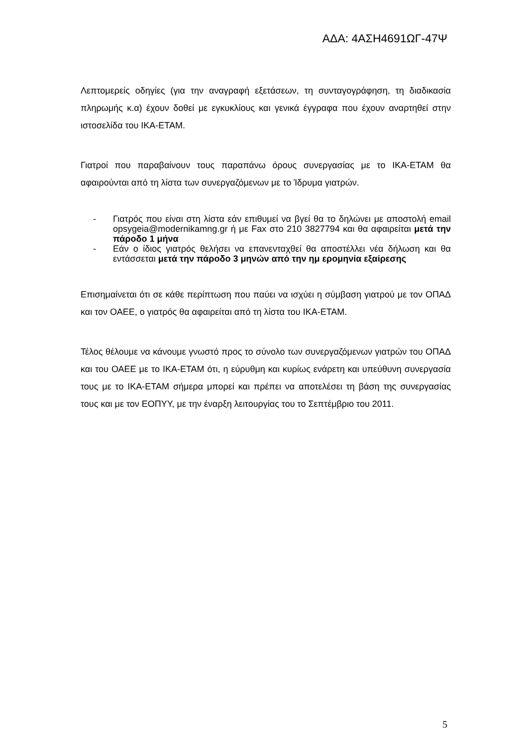ΑΔΑ: 4ΑΣΗ4691ΩΓ-47Ψ
Λεπτομερείς οδηγίες (για την αναγραφή εξετάσεων, τη συνταγογράφηση, τη διαδικασία πληρωμής κ.α) έχουν δοθεί με εγκυκλίους και γενικά έγγραφα που έχουν αναρτηθεί στην ιστοσελίδα του ΙΚΑ-ΕΤΑΜ.
Γιατροί που παραβαίνουν τους παραπάνω όρους συνεργασίας με το ΙΚΑ-ΕΤΑΜ θα αφαιρούνται από τη λίστα των συνεργαζόμενων με το Ίδρυμα γιατρών.
- Γιατρός που είναι στη λίστα εάν επιθυμεί να βγεί θα το δηλώνει με αποστολή email opsygeia@modernikamng.gr ή με Fax στο 210 3827794 και θα αφαιρείται μετά την πάροδο 1 μήνα
- Εάν ο ίδιος γιατρός θελήσει να επανενταχθεί θα αποστέλλει νέα δήλωση και θα εντάσσεται μετά την πάροδο 3 μηνών από την ημ ερομηνία εξαίρεσης
Επισημαίνεται ότι σε κάθε περίπτωση που παύει να ισχύει η σύμβαση γιατρού με τον ΟΠΑΔ και τον ΟΑΕΕ, ο γιατρός θα αφαιρείται από τη λίστα του ΙΚΑ-ΕΤΑΜ.
Τέλος θέλουμε να κάνουμε γνωστό προς το σύνολο των συνεργαζόμενων γιατρών του ΟΠΑΔ και του ΟΑΕΕ με το ΙΚΑ-ΕΤΑΜ ότι, η εύρυθμη και κυρίως ενάρετη και υπεύθυνη συνεργασία τους με το ΙΚΑ-ΕΤΑΜ σήμερα μπορεί και πρέπει να αποτελέσει τη βάση της συνεργασίας τους και με τον ΕΟΠΥΥ, με την έναρξη λειτουργίας του το Σεπτέμβριο του 2011.
5